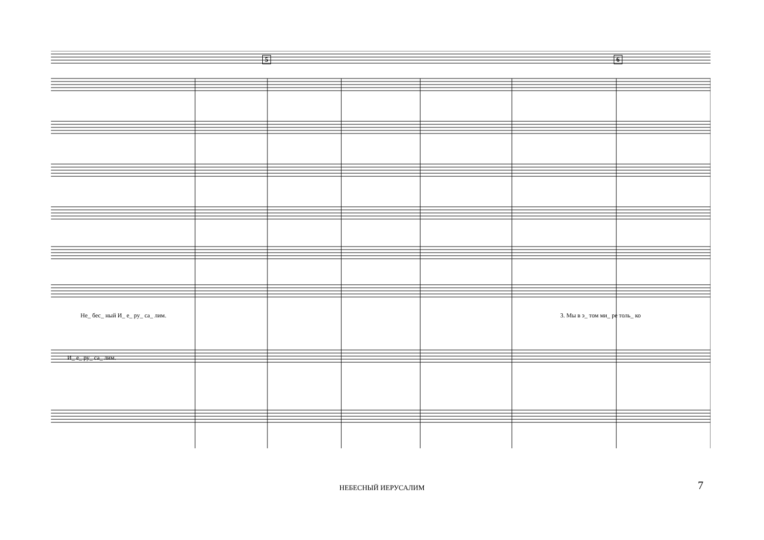5 6
Не_ бес_ ный И_ е_ ру_ са_ лим. 3. Мы в э_ том ми_ ре толь_ ко
И_ е_ ру_ са_ лим.
НЕБЕСНЫЙ ИЕРУСАЛИМ 7